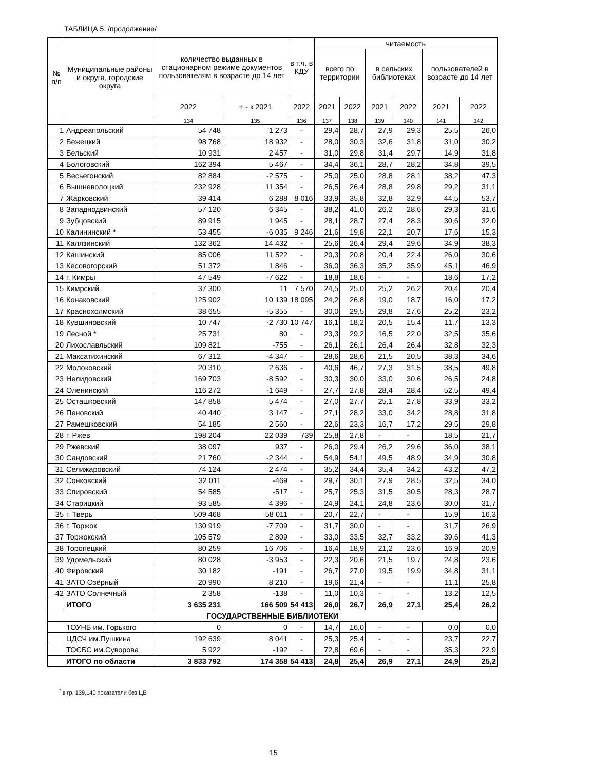ТАБЛИЦА 5. /продолжение/
| № п/п | Муниципальные районы и округа, городские округа | количество выданных в стационарном режиме документов пользователям в возрасте до 14 лет | | в т.ч. в КДУ | читаемость | | | | | |
| --- | --- | --- | --- | --- | --- | --- | --- | --- | --- | --- |
| | | | | | всего по территории | | в сельских библиотеках | | пользователей в возрасте до 14 лет | |
| | | 2022 | + - к 2021 | 2022 | 2021 | 2022 | 2021 | 2022 | 2021 | 2022 |
| | | 134 | 135 | 136 | 137 | 138 | 139 | 140 | 141 | 142 |
| 1 | Андреапольский | 54 748 | 1 273 | - | 29,4 | 28,7 | 27,9 | 29,3 | 25,5 | 26,0 |
| 2 | Бежецкий | 98 768 | 18 932 | - | 28,0 | 30,3 | 32,6 | 31,8 | 31,0 | 30,2 |
| 3 | Бельский | 10 931 | 2 457 | - | 31,0 | 29,8 | 31,4 | 29,7 | 14,9 | 31,8 |
| 4 | Бологовский | 162 394 | 5 467 | - | 34,4 | 36,1 | 28,7 | 28,2 | 34,8 | 39,5 |
| 5 | Весьегонский | 82 884 | -2 575 | - | 25,0 | 25,0 | 28,8 | 28,1 | 38,2 | 47,3 |
| 6 | Вышневолоцкий | 232 928 | 11 354 | - | 26,5 | 26,4 | 28,8 | 29,8 | 29,2 | 31,1 |
| 7 | Жарковский | 39 414 | 6 288 | 8 016 | 33,9 | 35,8 | 32,8 | 32,9 | 44,5 | 53,7 |
| 8 | Западнодвинский | 57 120 | 6 345 | - | 38,2 | 41,0 | 26,2 | 28,6 | 29,3 | 31,6 |
| 9 | Зубцовский | 89 915 | 1 945 | - | 28,1 | 28,7 | 27,4 | 28,3 | 30,6 | 32,0 |
| 10 | Калининский * | 53 455 | -6 035 | 9 246 | 21,6 | 19,8 | 22,1 | 20,7 | 17,6 | 15,3 |
| 11 | Калязинский | 132 362 | 14 432 | - | 25,6 | 26,4 | 29,4 | 29,6 | 34,9 | 38,3 |
| 12 | Кашинский | 85 006 | 11 522 | - | 20,3 | 20,8 | 20,4 | 22,4 | 26,0 | 30,6 |
| 13 | Кесовогорский | 51 372 | 1 846 | - | 36,0 | 36,3 | 35,2 | 35,9 | 45,1 | 46,9 |
| 14 | г. Кимры | 47 549 | -7 622 | - | 18,8 | 18,6 | - | - | 18,6 | 17,2 |
| 15 | Кимрский | 37 300 | 11 | 7 570 | 24,5 | 25,0 | 25,2 | 26,2 | 20,4 | 20,4 |
| 16 | Конаковский | 125 902 | 10 139 | 18 095 | 24,2 | 26,8 | 19,0 | 18,7 | 16,0 | 17,2 |
| 17 | Краснохолмский | 38 655 | -5 355 | - | 30,0 | 29,5 | 29,8 | 27,6 | 25,2 | 23,2 |
| 18 | Кувшиновский | 10 747 | -2 730 | 10 747 | 16,1 | 18,2 | 20,5 | 15,4 | 11,7 | 13,3 |
| 19 | Лесной * | 25 731 | 80 | - | 23,3 | 29,2 | 16,5 | 22,0 | 32,5 | 35,6 |
| 20 | Лихославльский | 109 821 | -755 | - | 26,1 | 26,1 | 26,4 | 26,4 | 32,8 | 32,3 |
| 21 | Максатихинский | 67 312 | -4 347 | - | 28,6 | 28,6 | 21,5 | 20,5 | 38,3 | 34,6 |
| 22 | Молоковский | 20 310 | 2 636 | - | 40,6 | 46,7 | 27,3 | 31,5 | 38,5 | 49,8 |
| 23 | Нелидовский | 169 703 | -8 592 | - | 30,3 | 30,0 | 33,0 | 30,6 | 26,5 | 24,8 |
| 24 | Оленинский | 116 272 | -1 649 | - | 27,7 | 27,8 | 28,4 | 28,4 | 52,5 | 49,4 |
| 25 | Осташковский | 147 858 | 5 474 | - | 27,0 | 27,7 | 25,1 | 27,8 | 33,9 | 33,2 |
| 26 | Пеновский | 40 440 | 3 147 | - | 27,1 | 28,2 | 33,0 | 34,2 | 28,8 | 31,8 |
| 27 | Рамешковский | 54 185 | 2 560 | - | 22,6 | 23,3 | 16,7 | 17,2 | 29,5 | 29,8 |
| 28 | г. Ржев | 198 204 | 22 039 | 739 | 25,8 | 27,8 | - | - | 18,5 | 21,7 |
| 29 | Ржевский | 38 097 | 937 | - | 26,0 | 29,4 | 26,2 | 29,6 | 36,0 | 38,1 |
| 30 | Сандовский | 21 760 | -2 344 | - | 54,9 | 54,1 | 49,5 | 48,9 | 34,9 | 30,8 |
| 31 | Селижаровский | 74 124 | 2 474 | - | 35,2 | 34,4 | 35,4 | 34,2 | 43,2 | 47,2 |
| 32 | Сонковский | 32 011 | -469 | - | 29,7 | 30,1 | 27,9 | 28,5 | 32,5 | 34,0 |
| 33 | Спировский | 54 585 | -517 | - | 25,7 | 25,3 | 31,5 | 30,5 | 28,3 | 28,7 |
| 34 | Старицкий | 93 585 | 4 396 | - | 24,9 | 24,1 | 24,8 | 23,6 | 30,0 | 31,7 |
| 35 | г. Тверь | 509 468 | 58 011 | - | 20,7 | 22,7 | - | - | 15,9 | 16,3 |
| 36 | г. Торжок | 130 919 | -7 709 | - | 31,7 | 30,0 | - | - | 31,7 | 26,9 |
| 37 | Торжокский | 105 579 | 2 809 | - | 33,0 | 33,5 | 32,7 | 33,2 | 39,6 | 41,3 |
| 38 | Торопецкий | 80 259 | 16 706 | - | 16,4 | 18,9 | 21,2 | 23,6 | 16,9 | 20,9 |
| 39 | Удомельский | 80 028 | -3 953 | - | 22,3 | 20,6 | 21,5 | 19,7 | 24,8 | 23,6 |
| 40 | Фировский | 30 182 | -191 | - | 26,7 | 27,0 | 19,5 | 19,9 | 34,8 | 31,1 |
| 41 | ЗАТО Озёрный | 20 990 | 8 210 | - | 19,6 | 21,4 | - | - | 11,1 | 25,8 |
| 42 | ЗАТО Солнечный | 2 358 | -138 | - | 11,0 | 10,3 | - | - | 13,2 | 12,5 |
| | ИТОГО | 3 635 231 | 166 509 | 54 413 | 26,0 | 26,7 | 26,9 | 27,1 | 25,4 | 26,2 |
| ГОСУДАРСТВЕННЫЕ БИБЛИОТЕКИ | | | | | | | | | | |
| | ТОУНБ им. Горького | 0 | 0 | - | 14,7 | 16,0 | - | - | 0,0 | 0,0 |
| | ЦДСЧ им.Пушкина | 192 639 | 8 041 | - | 25,3 | 25,4 | - | - | 23,7 | 22,7 |
| | ТОСБС им.Суворова | 5 922 | -192 | - | 72,8 | 69,6 | - | - | 35,3 | 22,9 |
| | ИТОГО по области | 3 833 792 | 174 358 | 54 413 | 24,8 | 25,4 | 26,9 | 27,1 | 24,9 | 25,2 |
<sup>*</sup> в гр. 139,140 показатели без ЦБ
15